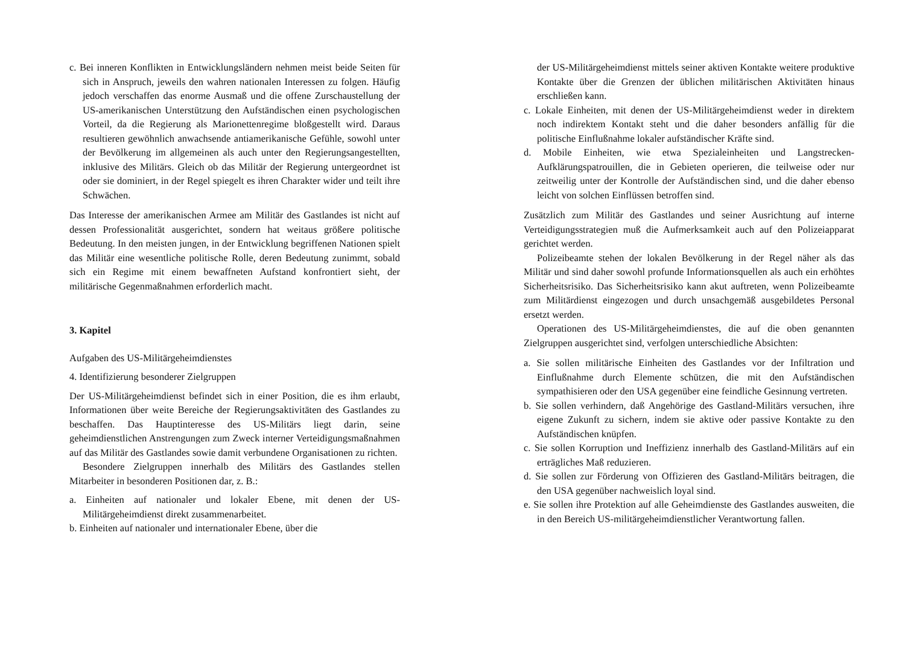c. Bei inneren Konflikten in Entwicklungsländern nehmen meist beide Seiten für sich in Anspruch, jeweils den wahren nationalen Interessen zu folgen. Häufig jedoch verschaffen das enorme Ausmaß und die offene Zurschaustellung der US-amerikanischen Unterstützung den Aufständischen einen psychologischen Vorteil, da die Regierung als Marionettenregime bloßgestellt wird. Daraus resultieren gewöhnlich anwachsende antiamerikanische Gefühle, sowohl unter der Bevölkerung im allgemeinen als auch unter den Regierungsangestellten, inklusive des Militärs. Gleich ob das Militär der Regierung untergeordnet ist oder sie dominiert, in der Regel spiegelt es ihren Charakter wider und teilt ihre Schwächen.
Das Interesse der amerikanischen Armee am Militär des Gastlandes ist nicht auf dessen Professionalität ausgerichtet, sondern hat weitaus größere politische Bedeutung. In den meisten jungen, in der Entwicklung begriffenen Nationen spielt das Militär eine wesentliche politische Rolle, deren Bedeutung zunimmt, sobald sich ein Regime mit einem bewaffneten Aufstand konfrontiert sieht, der militärische Gegenmaßnahmen erforderlich macht.
3. Kapitel
Aufgaben des US-Militärgeheimdienstes
4. Identifizierung besonderer Zielgruppen
Der US-Militärgeheimdienst befindet sich in einer Position, die es ihm erlaubt, Informationen über weite Bereiche der Regierungsaktivitäten des Gastlandes zu beschaffen. Das Hauptinteresse des US-Militärs liegt darin, seine geheimdienstlichen Anstrengungen zum Zweck interner Verteidigungsmaßnahmen auf das Militär des Gastlandes sowie damit verbundene Organisationen zu richten.
Besondere Zielgruppen innerhalb des Militärs des Gastlandes stellen Mitarbeiter in besonderen Positionen dar, z. B.:
a. Einheiten auf nationaler und lokaler Ebene, mit denen der US-Militärgeheimdienst direkt zusammenarbeitet.
b. Einheiten auf nationaler und internationaler Ebene, über die
der US-Militärgeheimdienst mittels seiner aktiven Kontakte weitere produktive Kontakte über die Grenzen der üblichen militärischen Aktivitäten hinaus erschließen kann.
c. Lokale Einheiten, mit denen der US-Militärgeheimdienst weder in direktem noch indirektem Kontakt steht und die daher besonders anfällig für die politische Einflußnahme lokaler aufständischer Kräfte sind.
d. Mobile Einheiten, wie etwa Spezialeinheiten und Langstrecken-Aufklärungspatrouillen, die in Gebieten operieren, die teilweise oder nur zeitweilig unter der Kontrolle der Aufständischen sind, und die daher ebenso leicht von solchen Einflüssen betroffen sind.
Zusätzlich zum Militär des Gastlandes und seiner Ausrichtung auf interne Verteidigungsstrategien muß die Aufmerksamkeit auch auf den Polizeiapparat gerichtet werden.
Polizeibeamte stehen der lokalen Bevölkerung in der Regel näher als das Militär und sind daher sowohl profunde Informationsquellen als auch ein erhöhtes Sicherheitsrisiko. Das Sicherheitsrisiko kann akut auftreten, wenn Polizeibeamte zum Militärdienst eingezogen und durch unsachgemäß ausgebildetes Personal ersetzt werden.
Operationen des US-Militärgeheimdienstes, die auf die oben genannten Zielgruppen ausgerichtet sind, verfolgen unterschiedliche Absichten:
a. Sie sollen militärische Einheiten des Gastlandes vor der Infiltration und Einflußnahme durch Elemente schützen, die mit den Aufständischen sympathisieren oder den USA gegenüber eine feindliche Gesinnung vertreten.
b. Sie sollen verhindern, daß Angehörige des Gastland-Militärs versuchen, ihre eigene Zukunft zu sichern, indem sie aktive oder passive Kontakte zu den Aufständischen knüpfen.
c. Sie sollen Korruption und Ineffizienz innerhalb des Gastland-Militärs auf ein erträgliches Maß reduzieren.
d. Sie sollen zur Förderung von Offizieren des Gastland-Militärs beitragen, die den USA gegenüber nachweislich loyal sind.
e. Sie sollen ihre Protektion auf alle Geheimdienste des Gastlandes ausweiten, die in den Bereich US-militärgeheimdienstlicher Verantwortung fallen.